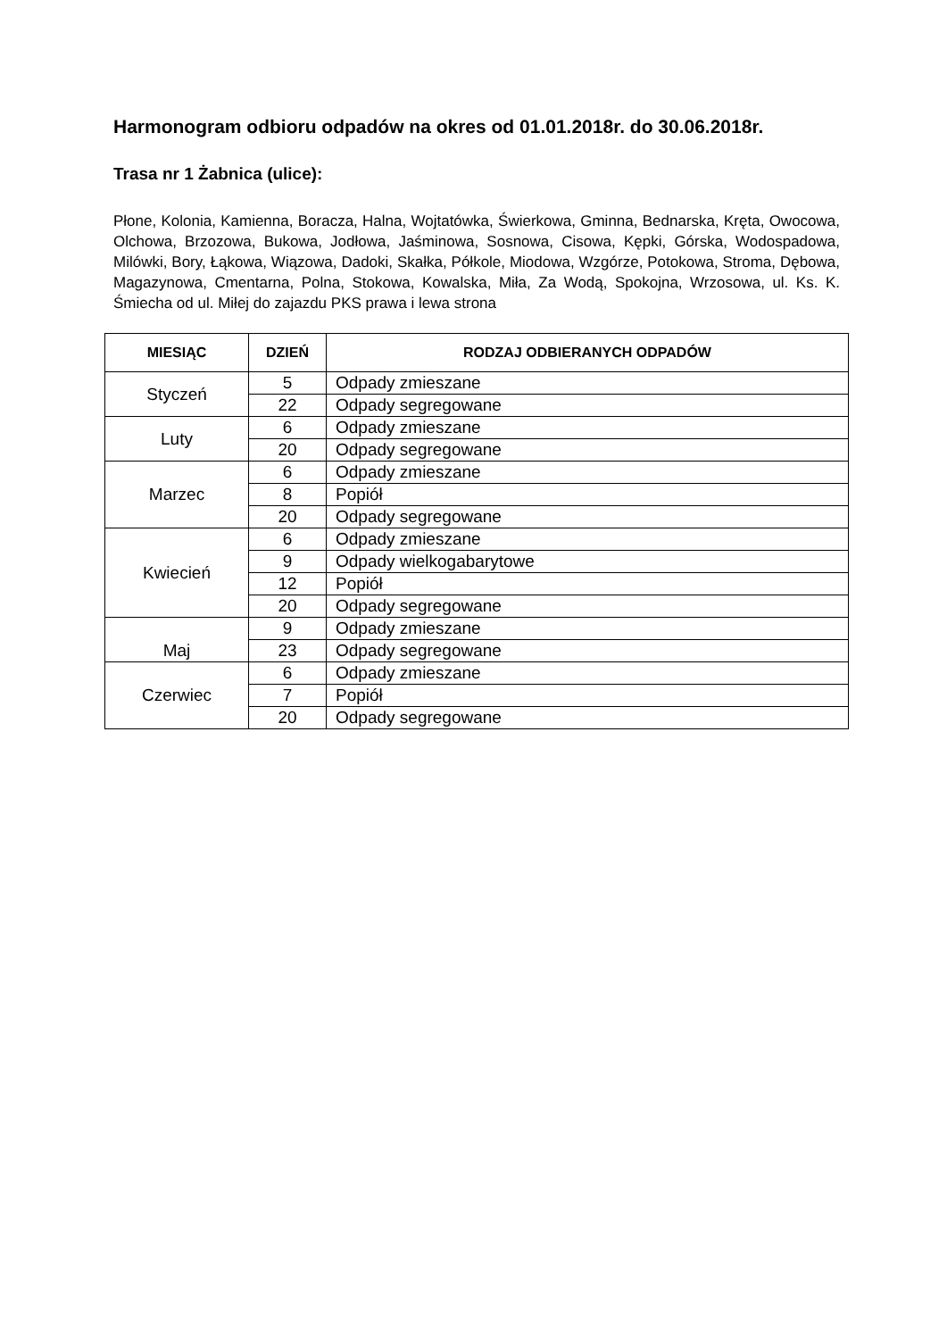Harmonogram odbioru odpadów na okres od 01.01.2018r. do 30.06.2018r.
Trasa nr 1 Żabnica (ulice):
Płone, Kolonia, Kamienna, Boracza, Halna, Wojtatówka, Świerkowa, Gminna, Bednarska, Kręta, Owocowa, Olchowa, Brzozowa, Bukowa, Jodłowa, Jaśminowa, Sosnowa, Cisowa, Kępki, Górska, Wodospadowa, Milówki, Bory, Łąkowa, Wiązowa, Dadoki, Skałka, Półkole, Miodowa, Wzgórze, Potokowa, Stroma, Dębowa, Magazynowa, Cmentarna, Polna, Stokowa, Kowalska, Miła, Za Wodą, Spokojna, Wrzosowa, ul. Ks. K. Śmiecha od ul. Miłej do zajazdu PKS prawa i lewa strona
| MIESIĄC | DZIEŃ | RODZAJ ODBIERANYCH ODPADÓW |
| --- | --- | --- |
| Styczeń | 5 | Odpady zmieszane |
| | 22 | Odpady segregowane |
| Luty | 6 | Odpady zmieszane |
| | 20 | Odpady segregowane |
| Marzec | 6 | Odpady zmieszane |
| | 8 | Popiół |
| | 20 | Odpady segregowane |
| Kwiecień | 6 | Odpady zmieszane |
| | 9 | Odpady wielkogabarytowe |
| | 12 | Popiół |
| | 20 | Odpady segregowane |
| Maj | 9 | Odpady zmieszane |
| | 23 | Odpady segregowane |
| Czerwiec | 6 | Odpady zmieszane |
| | 7 | Popiół |
| | 20 | Odpady segregowane |